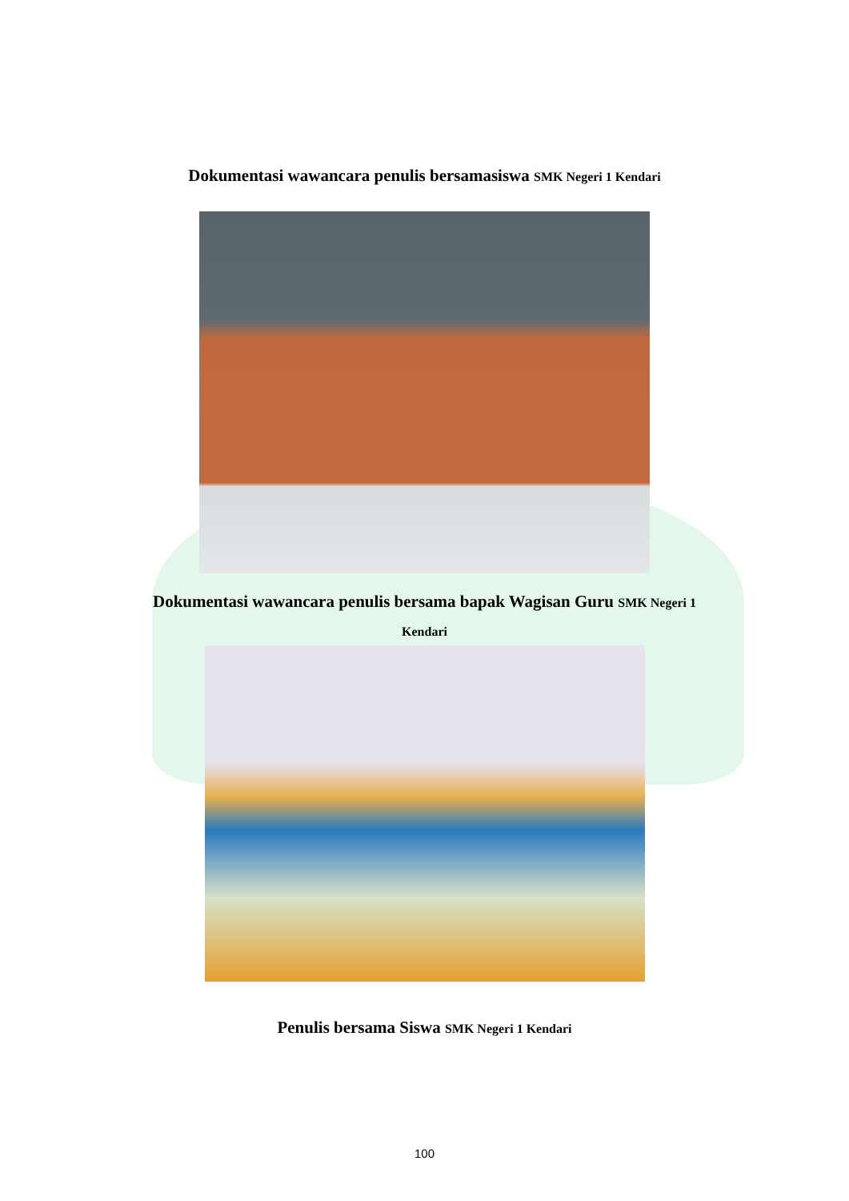Dokumentasi wawancara penulis bersamasiswa SMK Negeri 1 Kendari
Dokumentasi wawancara penulis bersama bapak Wagisan Guru SMK Negeri 1
Kendari
Penulis bersama Siswa SMK Negeri 1 Kendari
100